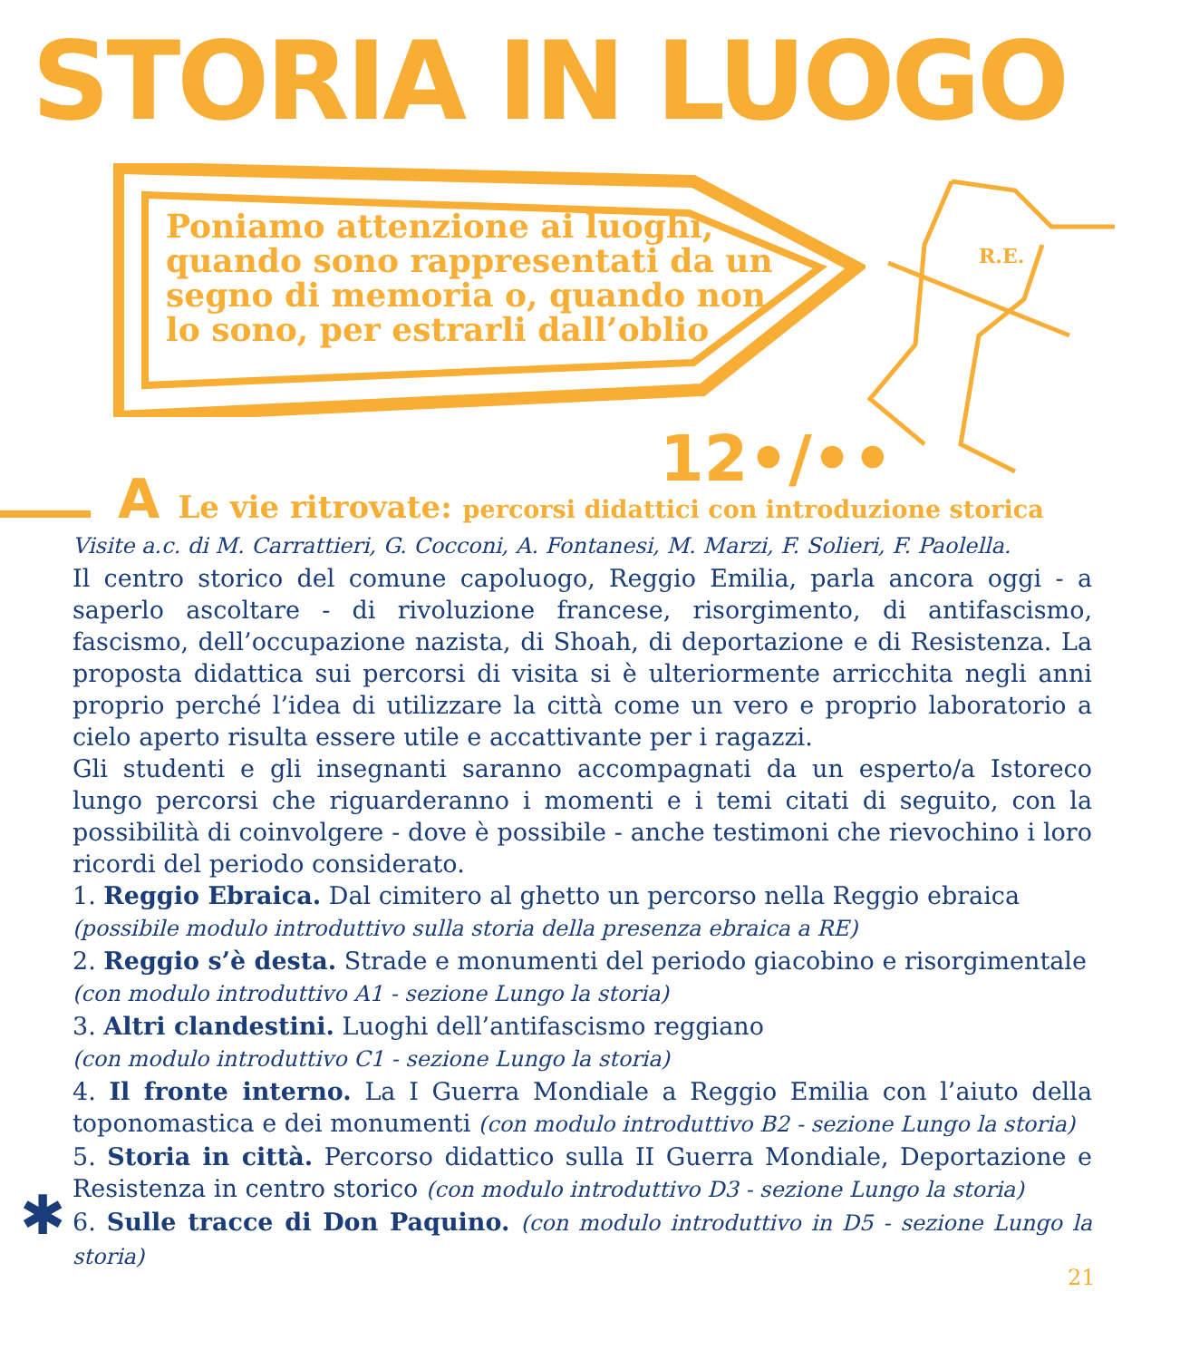STORIA IN LUOGO
Poniamo attenzione ai luoghi, quando sono rappresentati da un segno di memoria o, quando non lo sono, per estrarli dall’oblio
R.E.
12•/••
A Le vie ritrovate: percorsi didattici con introduzione storica
Visite a.c. di M. Carrattieri, G. Cocconi, A. Fontanesi, M. Marzi, F. Solieri, F. Paolella.
Il centro storico del comune capoluogo, Reggio Emilia, parla ancora oggi - a saperlo ascoltare - di rivoluzione francese, risorgimento, di antifascismo, fascismo, dell’occupazione nazista, di Shoah, di deportazione e di Resistenza. La proposta didattica sui percorsi di visita si è ulteriormente arricchita negli anni proprio perché l’idea di utilizzare la città come un vero e proprio laboratorio a cielo aperto risulta essere utile e accattivante per i ragazzi.
Gli studenti e gli insegnanti saranno accompagnati da un esperto/a Istoreco lungo percorsi che riguarderanno i momenti e i temi citati di seguito, con la possibilità di coinvolgere - dove è possibile - anche testimoni che rievochino i loro ricordi del periodo considerato.
1. Reggio Ebraica. Dal cimitero al ghetto un percorso nella Reggio ebraica
(possibile modulo introduttivo sulla storia della presenza ebraica a RE)
2. Reggio s’è desta. Strade e monumenti del periodo giacobino e risorgimentale
(con modulo introduttivo A1 - sezione Lungo la storia)
3. Altri clandestini. Luoghi dell’antifascismo reggiano
(con modulo introduttivo C1 - sezione Lungo la storia)
4. Il fronte interno. La I Guerra Mondiale a Reggio Emilia con l’aiuto della toponomastica e dei monumenti (con modulo introduttivo B2 - sezione Lungo la storia)
5. Storia in città. Percorso didattico sulla II Guerra Mondiale, Deportazione e Resistenza in centro storico (con modulo introduttivo D3 - sezione Lungo la storia)
6. Sulle tracce di Don Paquino. (con modulo introduttivo in D5 - sezione Lungo la storia)
✱
21